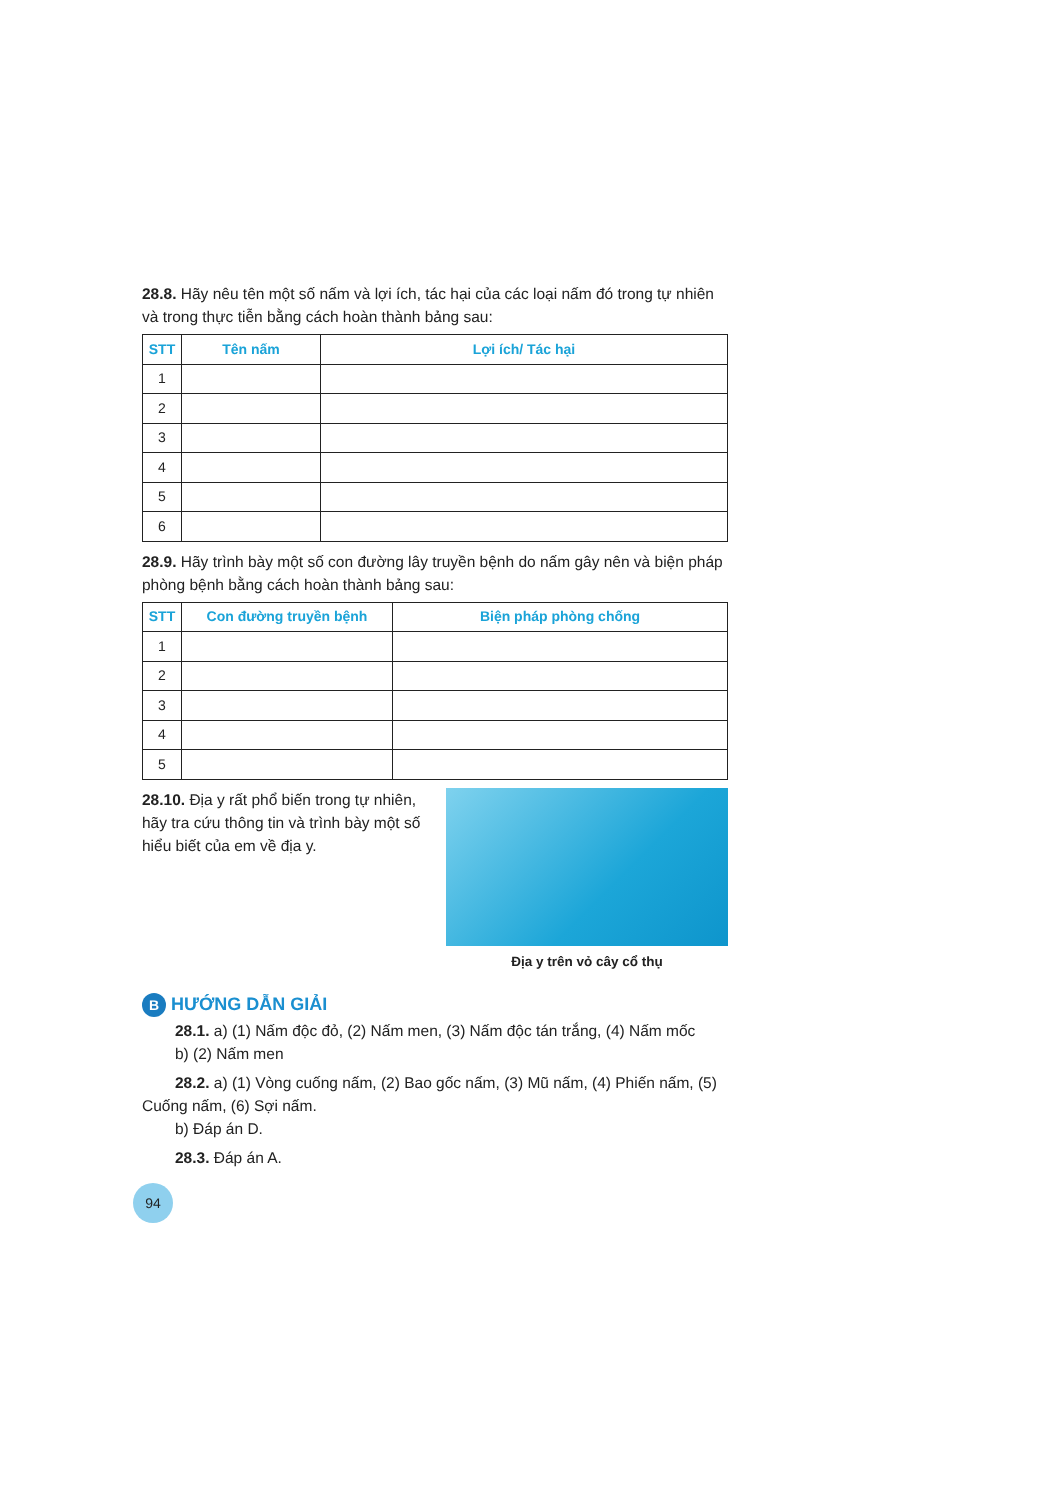28.8. Hãy nêu tên một số nấm và lợi ích, tác hại của các loại nấm đó trong tự nhiên và trong thực tiễn bằng cách hoàn thành bảng sau:
| STT | Tên nấm | Lợi ích/ Tác hại |
| --- | --- | --- |
| 1 | | |
| 2 | | |
| 3 | | |
| 4 | | |
| 5 | | |
| 6 | | |
28.9. Hãy trình bày một số con đường lây truyền bệnh do nấm gây nên và biện pháp phòng bệnh bằng cách hoàn thành bảng sau:
| STT | Con đường truyền bệnh | Biện pháp phòng chống |
| --- | --- | --- |
| 1 | | |
| 2 | | |
| 3 | | |
| 4 | | |
| 5 | | |
28.10. Địa y rất phổ biến trong tự nhiên, hãy tra cứu thông tin và trình bày một số hiểu biết của em về địa y.
Địa y trên vỏ cây cổ thụ
B HƯỚNG DẪN GIẢI
28.1. a) (1) Nấm độc đỏ, (2) Nấm men, (3) Nấm độc tán trắng, (4) Nấm mốc
b) (2) Nấm men
28.2. a) (1) Vòng cuống nấm, (2) Bao gốc nấm, (3) Mũ nấm, (4) Phiến nấm, (5)
Cuống nấm, (6) Sợi nấm.
b) Đáp án D.
28.3. Đáp án A.
94